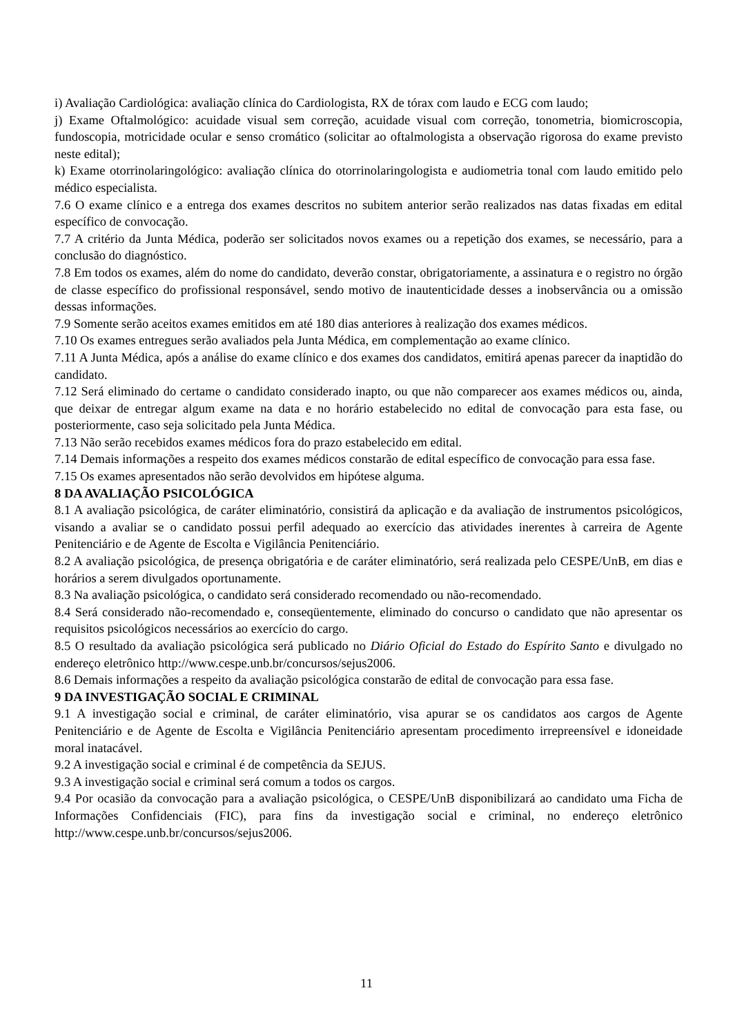i) Avaliação Cardiológica: avaliação clínica do Cardiologista, RX de tórax com laudo e ECG com laudo;
j) Exame Oftalmológico: acuidade visual sem correção, acuidade visual com correção, tonometria, biomicroscopia, fundoscopia, motricidade ocular e senso cromático (solicitar ao oftalmologista a observação rigorosa do exame previsto neste edital);
k) Exame otorrinolaringológico: avaliação clínica do otorrinolaringologista e audiometria tonal com laudo emitido pelo médico especialista.
7.6 O exame clínico e a entrega dos exames descritos no subitem anterior serão realizados nas datas fixadas em edital específico de convocação.
7.7 A critério da Junta Médica, poderão ser solicitados novos exames ou a repetição dos exames, se necessário, para a conclusão do diagnóstico.
7.8 Em todos os exames, além do nome do candidato, deverão constar, obrigatoriamente, a assinatura e o registro no órgão de classe específico do profissional responsável, sendo motivo de inautenticidade desses a inobservância ou a omissão dessas informações.
7.9 Somente serão aceitos exames emitidos em até 180 dias anteriores à realização dos exames médicos.
7.10 Os exames entregues serão avaliados pela Junta Médica, em complementação ao exame clínico.
7.11 A Junta Médica, após a análise do exame clínico e dos exames dos candidatos, emitirá apenas parecer da inaptidão do candidato.
7.12 Será eliminado do certame o candidato considerado inapto, ou que não comparecer aos exames médicos ou, ainda, que deixar de entregar algum exame na data e no horário estabelecido no edital de convocação para esta fase, ou posteriormente, caso seja solicitado pela Junta Médica.
7.13 Não serão recebidos exames médicos fora do prazo estabelecido em edital.
7.14 Demais informações a respeito dos exames médicos constarão de edital específico de convocação para essa fase.
7.15 Os exames apresentados não serão devolvidos em hipótese alguma.
8 DA AVALIAÇÃO PSICOLÓGICA
8.1 A avaliação psicológica, de caráter eliminatório, consistirá da aplicação e da avaliação de instrumentos psicológicos, visando a avaliar se o candidato possui perfil adequado ao exercício das atividades inerentes à carreira de Agente Penitenciário e de Agente de Escolta e Vigilância Penitenciário.
8.2 A avaliação psicológica, de presença obrigatória e de caráter eliminatório, será realizada pelo CESPE/UnB, em dias e horários a serem divulgados oportunamente.
8.3 Na avaliação psicológica, o candidato será considerado recomendado ou não-recomendado.
8.4 Será considerado não-recomendado e, conseqüentemente, eliminado do concurso o candidato que não apresentar os requisitos psicológicos necessários ao exercício do cargo.
8.5 O resultado da avaliação psicológica será publicado no Diário Oficial do Estado do Espírito Santo e divulgado no endereço eletrônico http://www.cespe.unb.br/concursos/sejus2006.
8.6 Demais informações a respeito da avaliação psicológica constarão de edital de convocação para essa fase.
9 DA INVESTIGAÇÃO SOCIAL E CRIMINAL
9.1 A investigação social e criminal, de caráter eliminatório, visa apurar se os candidatos aos cargos de Agente Penitenciário e de Agente de Escolta e Vigilância Penitenciário apresentam procedimento irrepreensível e idoneidade moral inatacável.
9.2 A investigação social e criminal é de competência da SEJUS.
9.3 A investigação social e criminal será comum a todos os cargos.
9.4 Por ocasião da convocação para a avaliação psicológica, o CESPE/UnB disponibilizará ao candidato uma Ficha de Informações Confidenciais (FIC), para fins da investigação social e criminal, no endereço eletrônico http://www.cespe.unb.br/concursos/sejus2006.
11